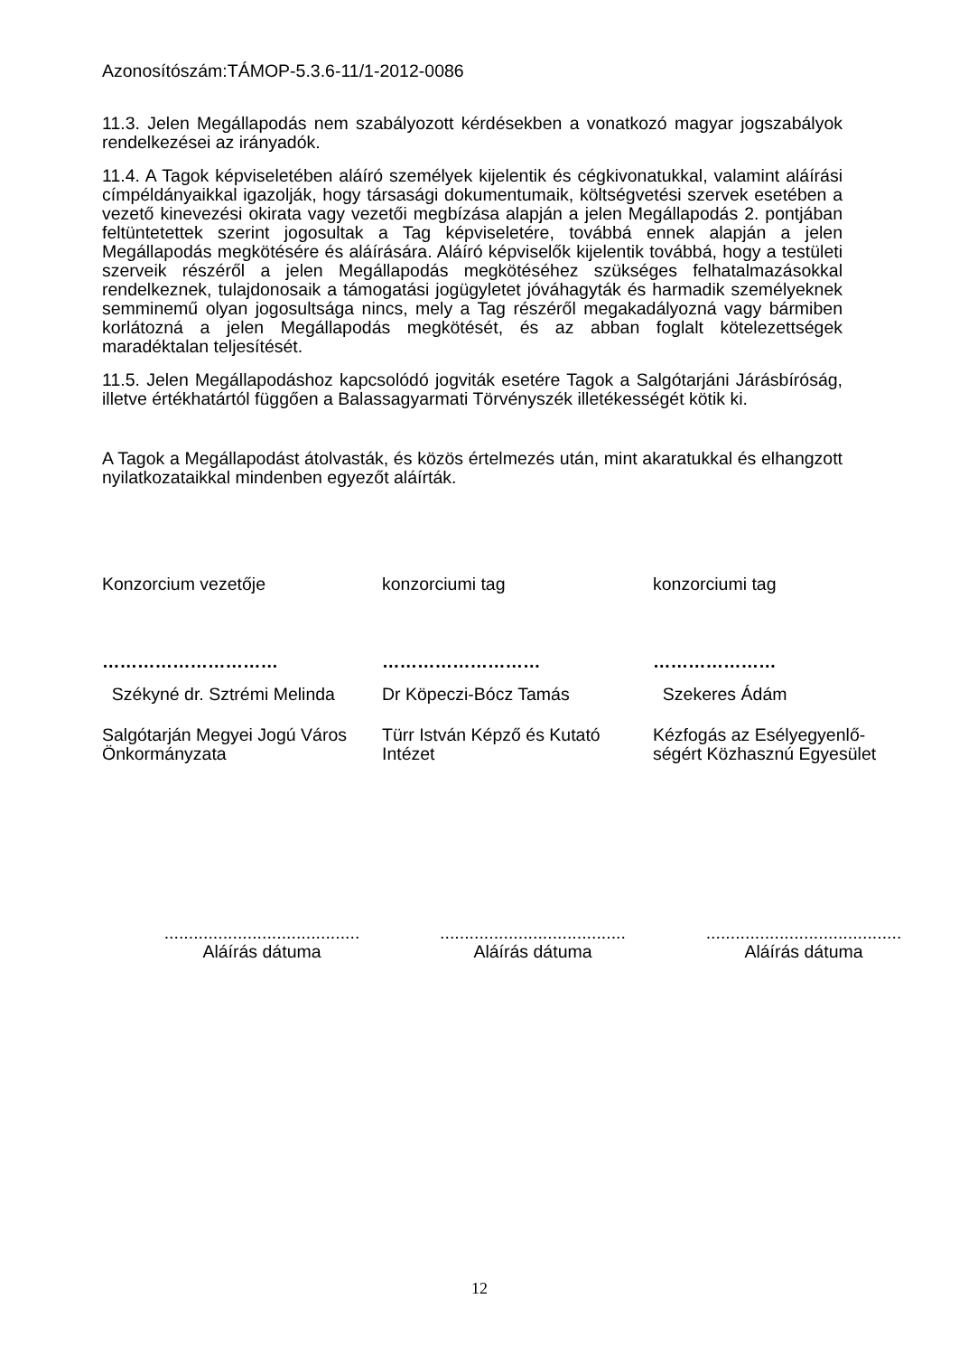Azonosítószám:TÁMOP-5.3.6-11/1-2012-0086
11.3. Jelen Megállapodás nem szabályozott kérdésekben a vonatkozó magyar jogszabályok rendelkezései az irányadók.
11.4. A Tagok képviseletében aláíró személyek kijelentik és cégkivonatukkal, valamint aláírási címpéldányaikkal igazolják, hogy társasági dokumentumaik, költségvetési szervek esetében a vezető kinevezési okirata vagy vezetői megbízása alapján a jelen Megállapodás 2. pontjában feltüntetettek szerint jogosultak a Tag képviseletére, továbbá ennek alapján a jelen Megállapodás megkötésére és aláírására. Aláíró képviselők kijelentik továbbá, hogy a testületi szerveik részéről a jelen Megállapodás megkötéséhez szükséges felhatalmazásokkal rendelkeznek, tulajdonosaik a támogatási jogügyletet jóváhagyták és harmadik személyeknek semminemű olyan jogosultsága nincs, mely a Tag részéről megakadályozná vagy bármiben korlátozná a jelen Megállapodás megkötését, és az abban foglalt kötelezettségek maradéktalan teljesítését.
11.5. Jelen Megállapodáshoz kapcsolódó jogviták esetére Tagok a Salgótarjáni Járásbíróság, illetve értékhatártól függően a Balassagyarmati Törvényszék illetékességét kötik ki.
A Tagok a Megállapodást átolvasták, és közös értelmezés után, mint akaratukkal és elhangzott nyilatkozataikkal mindenben egyezőt aláírták.
Konzorcium vezetője
konzorciumi tag
konzorciumi tag
…………………………
………………………
…………………
Székyné dr. Sztrémi Melinda
Dr Köpeczi-Bócz Tamás
Szekeres Ádám
Salgótarján Megyei Jogú Város Önkormányzata
Türr István Képző és Kutató Intézet
Kézfogás az Esélyegyenlő-ségért Közhasznú Egyesület
........................................
Aláírás dátuma
......................................
Aláírás dátuma
........................................
Aláírás dátuma
12